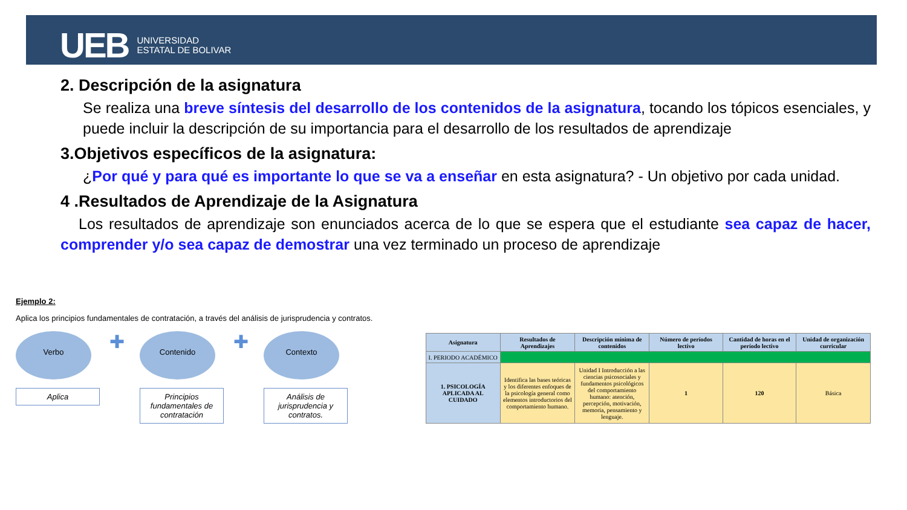UEB UNIVERSIDAD
ESTATAL DE BOLIVAR
2. Descripción de la asignatura
Se realiza una breve síntesis del desarrollo de los contenidos de la asignatura, tocando los tópicos esenciales, y puede incluir la descripción de su importancia para el desarrollo de los resultados de aprendizaje
3.Objetivos específicos de la asignatura:
¿Por qué y para qué es importante lo que se va a enseñar en esta asignatura? - Un objetivo por cada unidad.
4 .Resultados de Aprendizaje de la Asignatura
Los resultados de aprendizaje son enunciados acerca de lo que se espera que el estudiante sea capaz de hacer, comprender y/o sea capaz de demostrar una vez terminado un proceso de aprendizaje
Ejemplo 2:
Aplica los principios fundamentales de contratación, a través del análisis de jurisprudencia y contratos.
Verbo
Aplica
✚
Contenido
Principios fundamentales de contratación
✚
Contexto
Análisis de jurisprudencia y contratos.
| Asignatura | Resultados de Aprendizajes | Descripción mínima de contenidos | Número de períodos lectivo | Cantidad de horas en el período lectivo | Unidad de organización curricular |
| --- | --- | --- | --- | --- | --- |
| I. PERIODO ACADÉMICO | | | | | |
| 1. PSICOLOGÍA APLICADA AL CUIDADO | Identifica las bases teóricas y los diferentes enfoques de la psicología general como elementos introductorios del comportamiento humano. | Unidad I Introducción a las ciencias psicosociales y fundamentos psicológicos del comportamiento humano: atención, percepción, motivación, memoria, pensamiento y lenguaje. | 1 | 120 | Básica |